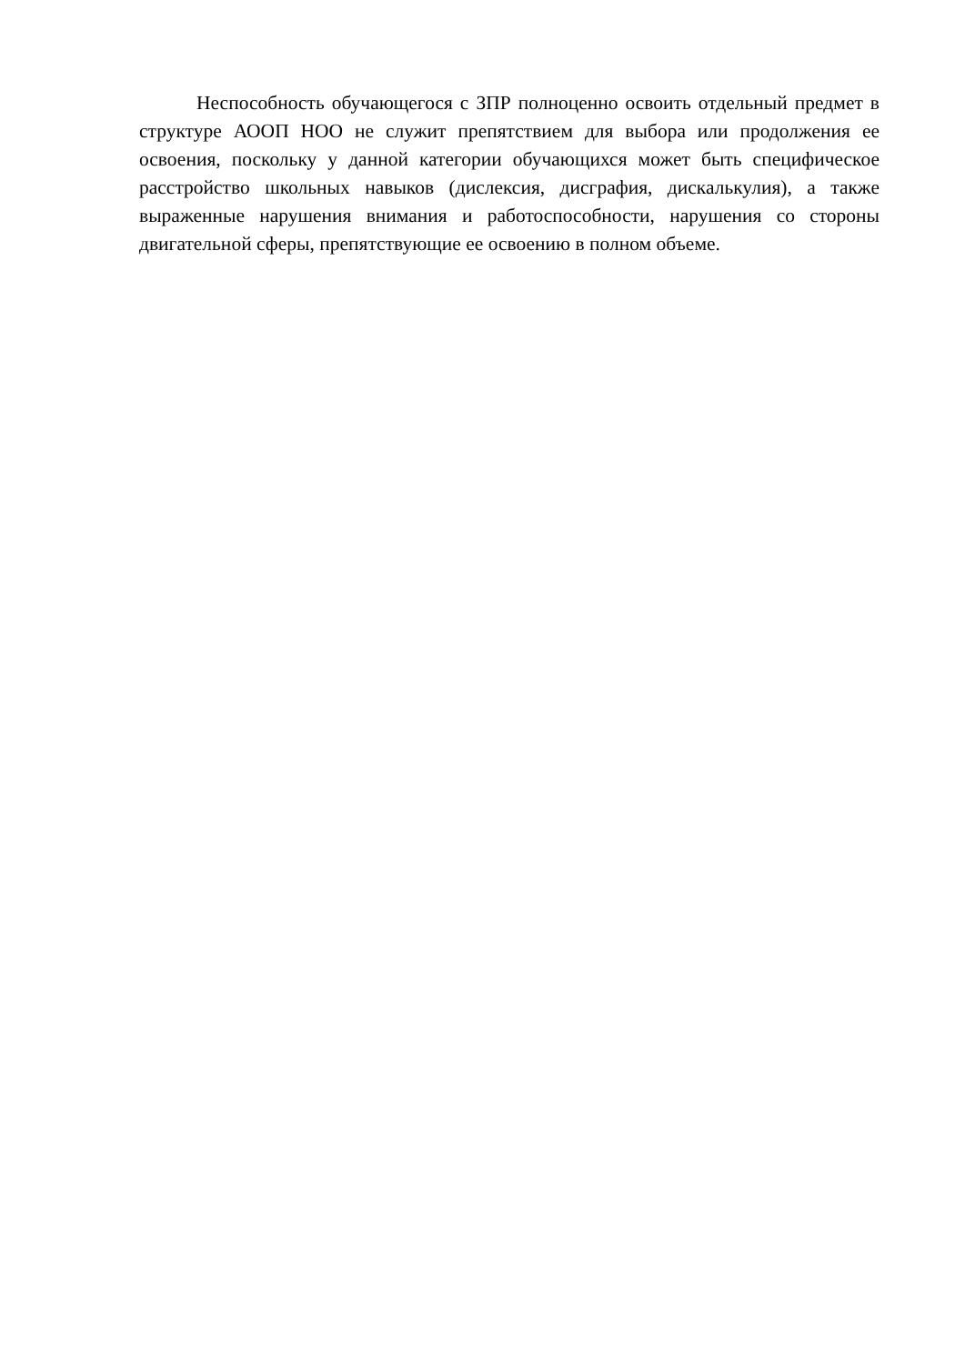Неспособность обучающегося с ЗПР полноценно освоить отдельный предмет в структуре АООП НОО не служит препятствием для выбора или продолжения ее освоения, поскольку у данной категории обучающихся может быть специфическое расстройство школьных навыков (дислексия, дисграфия, дискалькулия), а также выраженные нарушения внимания и работоспособности, нарушения со стороны двигательной сферы, препятствующие ее освоению в полном объеме.